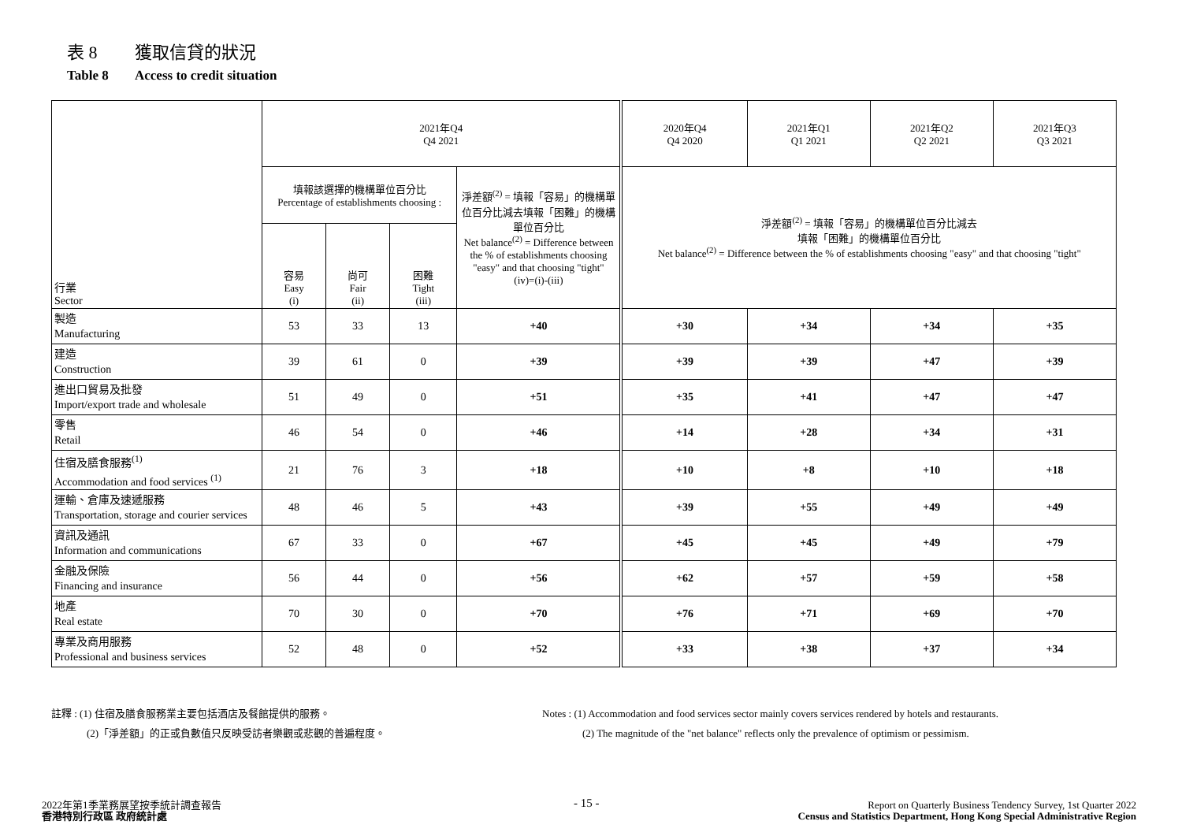表 8 獲取信貸的狀況
Table 8 Access to credit situation
| 行業 Sector | 2021年Q4 Q4 2021 | | | | 2020年Q4 Q4 2020 | 2021年Q1 Q1 2021 | 2021年Q2 Q2 2021 | 2021年Q3 Q3 2021 |
| --- | --- | --- | --- | --- | --- | --- | --- | --- |
| | 填報該選擇的機構單位百分比 Percentage of establishments choosing : | | | 淨差額<sup>(2)</sup> = 填報「容易」的機構單位百分比減去填報「困難」的機構單位百分比 Net balance<sup>(2)</sup> = Difference between the % of establishments choosing "easy" and that choosing "tight" (iv)=(i)-(iii) | 淨差額<sup>(2)</sup> = 填報「容易」的機構單位百分比減去 填報「困難」的機構單位百分比 Net balance<sup>(2)</sup> = Difference between the % of establishments choosing "easy" and that choosing "tight" | | | |
| | 容易 Easy (i) | 尚可 Fair (ii) | 困難 Tight (iii) | | | | | |
| 製造 Manufacturing | 53 | 33 | 13 | +40 | +30 | +34 | +34 | +35 |
| 建造 Construction | 39 | 61 | 0 | +39 | +39 | +39 | +47 | +39 |
| 進出口貿易及批發 Import/export trade and wholesale | 51 | 49 | 0 | +51 | +35 | +41 | +47 | +47 |
| 零售 Retail | 46 | 54 | 0 | +46 | +14 | +28 | +34 | +31 |
| 住宿及膳食服務<sup>(1)</sup> Accommodation and food services <sup>(1)</sup> | 21 | 76 | 3 | +18 | +10 | +8 | +10 | +18 |
| 運輸、倉庫及速遞服務 Transportation, storage and courier services | 48 | 46 | 5 | +43 | +39 | +55 | +49 | +49 |
| 資訊及通訊 Information and communications | 67 | 33 | 0 | +67 | +45 | +45 | +49 | +79 |
| 金融及保險 Financing and insurance | 56 | 44 | 0 | +56 | +62 | +57 | +59 | +58 |
| 地產 Real estate | 70 | 30 | 0 | +70 | +76 | +71 | +69 | +70 |
| 專業及商用服務 Professional and business services | 52 | 48 | 0 | +52 | +33 | +38 | +37 | +34 |
註釋 : (1) 住宿及膳食服務業主要包括酒店及餐館提供的服務。
(2)「淨差額」的正或負數值只反映受訪者樂觀或悲觀的普遍程度。
Notes : (1) Accommodation and food services sector mainly covers services rendered by hotels and restaurants.
(2) The magnitude of the "net balance" reflects only the prevalence of optimism or pessimism.
2022年第1季業務展望按季統計調查報告
香港特別行政區 政府統計處
- 15 -
Report on Quarterly Business Tendency Survey, 1st Quarter 2022
Census and Statistics Department, Hong Kong Special Administrative Region